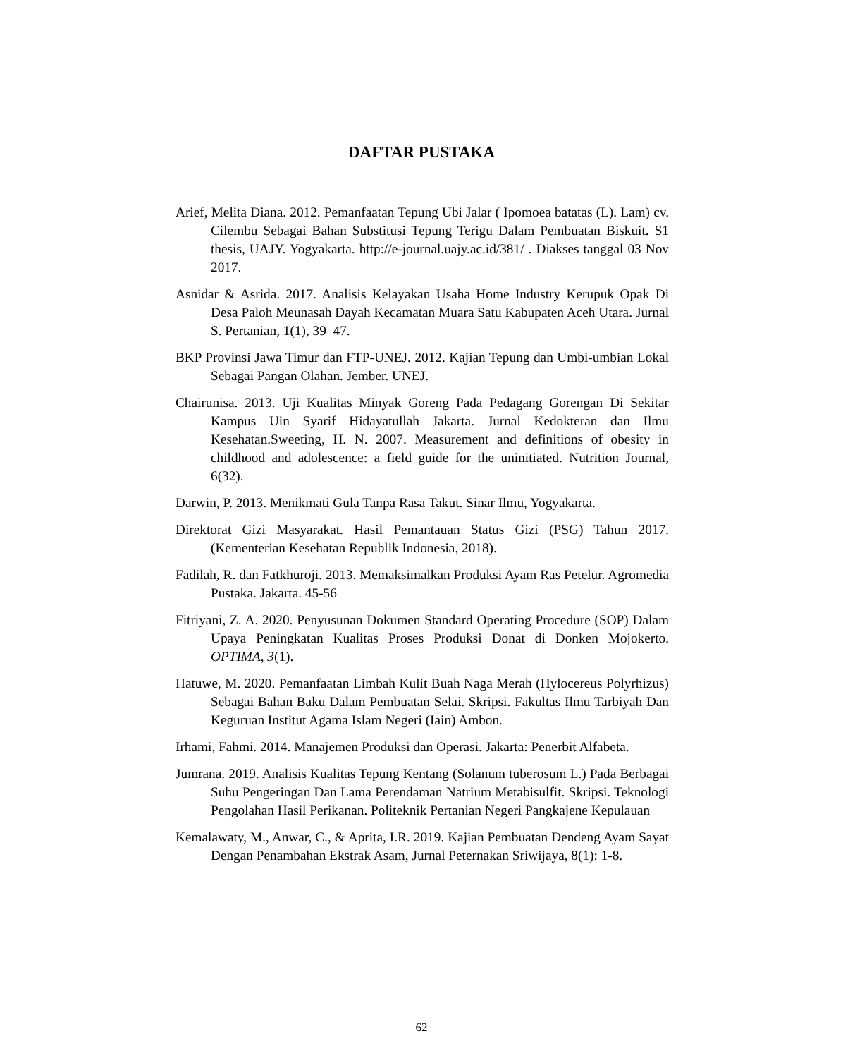DAFTAR PUSTAKA
Arief, Melita Diana. 2012. Pemanfaatan Tepung Ubi Jalar ( Ipomoea batatas (L). Lam) cv. Cilembu Sebagai Bahan Substitusi Tepung Terigu Dalam Pembuatan Biskuit. S1 thesis, UAJY. Yogyakarta. http://e-journal.uajy.ac.id/381/ . Diakses tanggal 03 Nov 2017.
Asnidar & Asrida. 2017. Analisis Kelayakan Usaha Home Industry Kerupuk Opak Di Desa Paloh Meunasah Dayah Kecamatan Muara Satu Kabupaten Aceh Utara. Jurnal S. Pertanian, 1(1), 39–47.
BKP Provinsi Jawa Timur dan FTP-UNEJ. 2012. Kajian Tepung dan Umbi-umbian Lokal Sebagai Pangan Olahan. Jember. UNEJ.
Chairunisa. 2013. Uji Kualitas Minyak Goreng Pada Pedagang Gorengan Di Sekitar Kampus Uin Syarif Hidayatullah Jakarta. Jurnal Kedokteran dan Ilmu Kesehatan.Sweeting, H. N. 2007. Measurement and definitions of obesity in childhood and adolescence: a field guide for the uninitiated. Nutrition Journal, 6(32).
Darwin, P. 2013. Menikmati Gula Tanpa Rasa Takut. Sinar Ilmu, Yogyakarta.
Direktorat Gizi Masyarakat. Hasil Pemantauan Status Gizi (PSG) Tahun 2017. (Kementerian Kesehatan Republik Indonesia, 2018).
Fadilah, R. dan Fatkhuroji. 2013. Memaksimalkan Produksi Ayam Ras Petelur. Agromedia Pustaka. Jakarta. 45-56
Fitriyani, Z. A. 2020. Penyusunan Dokumen Standard Operating Procedure (SOP) Dalam Upaya Peningkatan Kualitas Proses Produksi Donat di Donken Mojokerto. OPTIMA, 3(1).
Hatuwe, M. 2020. Pemanfaatan Limbah Kulit Buah Naga Merah (Hylocereus Polyrhizus) Sebagai Bahan Baku Dalam Pembuatan Selai. Skripsi. Fakultas Ilmu Tarbiyah Dan Keguruan Institut Agama Islam Negeri (Iain) Ambon.
Irhami, Fahmi. 2014. Manajemen Produksi dan Operasi. Jakarta: Penerbit Alfabeta.
Jumrana. 2019. Analisis Kualitas Tepung Kentang (Solanum tuberosum L.) Pada Berbagai Suhu Pengeringan Dan Lama Perendaman Natrium Metabisulfit. Skripsi. Teknologi Pengolahan Hasil Perikanan. Politeknik Pertanian Negeri Pangkajene Kepulauan
Kemalawaty, M., Anwar, C., & Aprita, I.R. 2019. Kajian Pembuatan Dendeng Ayam Sayat Dengan Penambahan Ekstrak Asam, Jurnal Peternakan Sriwijaya, 8(1): 1-8.
62